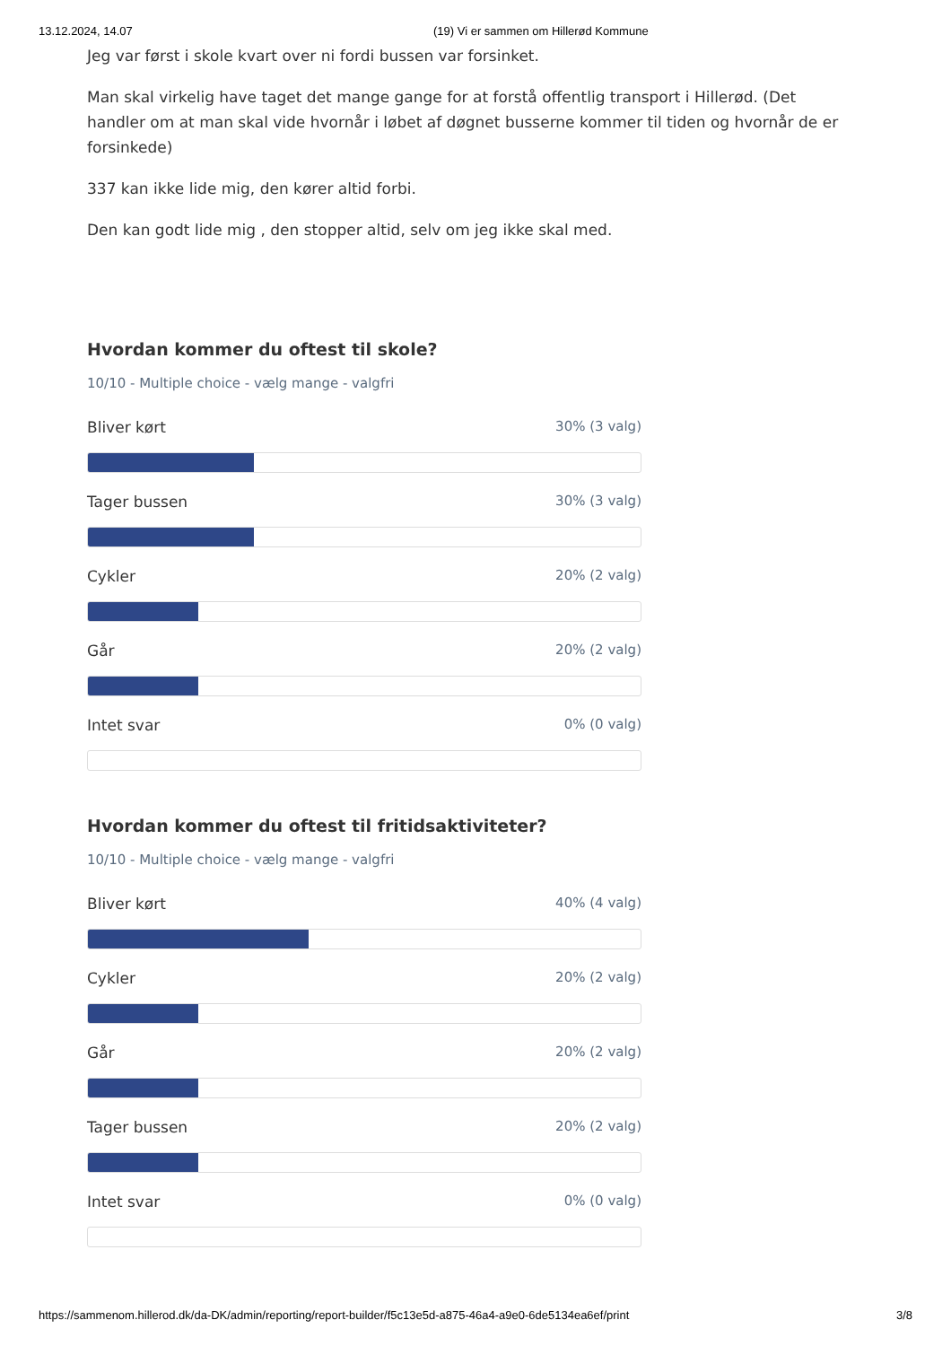13.12.2024, 14.07 (19) Vi er sammen om Hillerød Kommune
Jeg var først i skole kvart over ni fordi bussen var forsinket.
Man skal virkelig have taget det mange gange for at forstå offentlig transport i Hillerød. (Det handler om at man skal vide hvornår i løbet af døgnet busserne kommer til tiden og hvornår de er forsinkede)
337 kan ikke lide mig, den kører altid forbi.
Den kan godt lide mig , den stopper altid, selv om jeg ikke skal med.
Hvordan kommer du oftest til skole?
10/10 - Multiple choice - vælg mange - valgfri
Bliver kørt 30% (3 valg)
Tager bussen 30% (3 valg)
Cykler 20% (2 valg)
Går 20% (2 valg)
Intet svar 0% (0 valg)
Hvordan kommer du oftest til fritidsaktiviteter?
10/10 - Multiple choice - vælg mange - valgfri
Bliver kørt 40% (4 valg)
Cykler 20% (2 valg)
Går 20% (2 valg)
Tager bussen 20% (2 valg)
Intet svar 0% (0 valg)
https://sammenom.hillerod.dk/da-DK/admin/reporting/report-builder/f5c13e5d-a875-46a4-a9e0-6de5134ea6ef/print 3/8